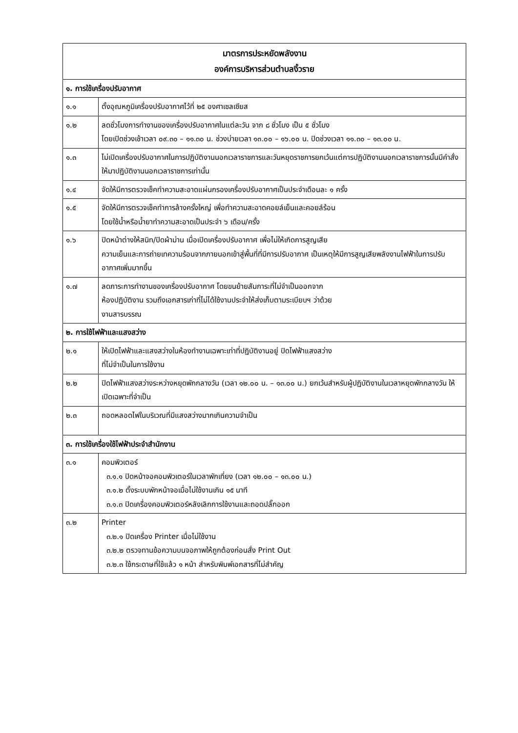| มาตรการประหยัดพลังงาน องค์การบริหารส่วนตำบลงิ้วราย | |
| --- | --- |
| ๑. การใช้เครื่องปรับอากาศ | |
| ๑.๑ | ตั้งอุณหภูมิเครื่องปรับอากาศไว้ที่ ๒๕ องศาเซลเซียส |
| ๑.๒ | ลดชั่วโมงการทำงานของเครื่องปรับอากาศในแต่ละวัน จาก ๘ ชั่วโมง เป็น ๕ ชั่วโมง โดยเปิดช่วงเช้าเวลา ๐๙.๓๐ – ๑๑.๓๐ น. ช่วงบ่ายเวลา ๑๓.๐๐ – ๑๖.๐๐ น. ปิดช่วงเวลา ๑๑.๓๐ – ๑๓.๐๐ น. |
| ๑.๓ | ไม่เปิดเครื่องปรับอากาศในการปฏิบัติงานนอกเวลาราชการและวันหยุดราชการยกเว้นแต่การปฏิบัติงานนอกเวลาราชการนั้นมีคำสั่งให้มาปฏิบัติงานนอกเวลาราชการเท่านั้น |
| ๑.๔ | จัดให้มีการตรวจเช็คทำความสะอาดแผ่นกรองเครื่องปรับอากาศเป็นประจำเดือนละ ๑ ครั้ง |
| ๑.๕ | จัดให้มีการตรวจเช็คทำการล้างครั้งใหญ่ เพื่อทำความสะอาดคอยล์เย็นและคอยล์ร้อน โดยใช้น้ำหรือน้ำยาทำความสะอาดเป็นประจำ ๖ เดือน/ครั้ง |
| ๑.๖ | ปิดหน้าต่างให้สนิท/ปิดผ้าม่าน เมื่อเปิดเครื่องปรับอากาศ เพื่อไม่ให้เกิดการสูญเสีย ความเย็นและการถ่ายเทความร้อนจากภายนอกเข้าสู่พื้นที่ที่มีการปรับอากาศ เป็นเหตุให้มีการสูญเสียพลังงานไฟฟ้าในการปรับอากาศเพิ่มมากขึ้น |
| ๑.๗ | ลดภาระการทำงานของเครื่องปรับอากาศ โดยขนย้ายสัมภาระที่ไม่จำเป็นออกจาก ห้องปฏิบัติงาน รวมถึงเอกสารเก่าที่ไม่ได้ใช้งานประจำให้ส่งเก็บตามระเบียบฯ ว่าด้วย งานสารบรรณ |
| ๒. การใช้ไฟฟ้าและแสงสว่าง | |
| ๒.๑ | ให้เปิดไฟฟ้าและแสงสว่างในห้องทำงานเฉพาะเท่าที่ปฏิบัติงานอยู่ ปิดไฟฟ้าแสงสว่าง ที่ไม่จำเป็นในการใช้งาน |
| ๒.๒ | ปิดไฟฟ้าแสงสว่างระหว่างหยุดพักกลางวัน (เวลา ๑๒.๐๐ น. – ๑๓.๐๐ น.) ยกเว้นสำหรับผู้ปฏิบัติงานในเวลาหยุดพักกลางวัน ให้เปิดเฉพาะที่จำเป็น |
| ๒.๓ | ถอดหลอดไฟในบริเวณที่มีแสงสว่างมากเกินความจำเป็น |
| ๓. การใช้เครื่องใช้ไฟฟ้าประจำสำนักงาน | |
| ๓.๑ | คอมพิวเตอร์ ๓.๑.๑ ปิดหน้าจอคอมพิวเตอร์ในเวลาพักเที่ยง (เวลา ๑๒.๐๐ – ๑๓.๐๐ น.) ๓.๑.๒ ตั้งระบบพักหน้าจอเมื่อไม่ใช้งานเกิน ๑๕ นาที ๓.๑.๓ ปิดเครื่องคอมพิวเตอร์หลังเลิกการใช้งานและถอดปลั๊กออก |
| ๓.๒ | Printer ๓.๒.๑ ปิดเครื่อง Printer เมื่อไม่ใช้งาน ๓.๒.๒ ตรวจทานข้อความบนจอภาพให้ถูกต้องก่อนสั่ง Print Out ๓.๒.๓ ใช้กระดาษที่ใช้แล้ว ๑ หน้า สำหรับพิมพ์เอกสารที่ไม่สำคัญ |